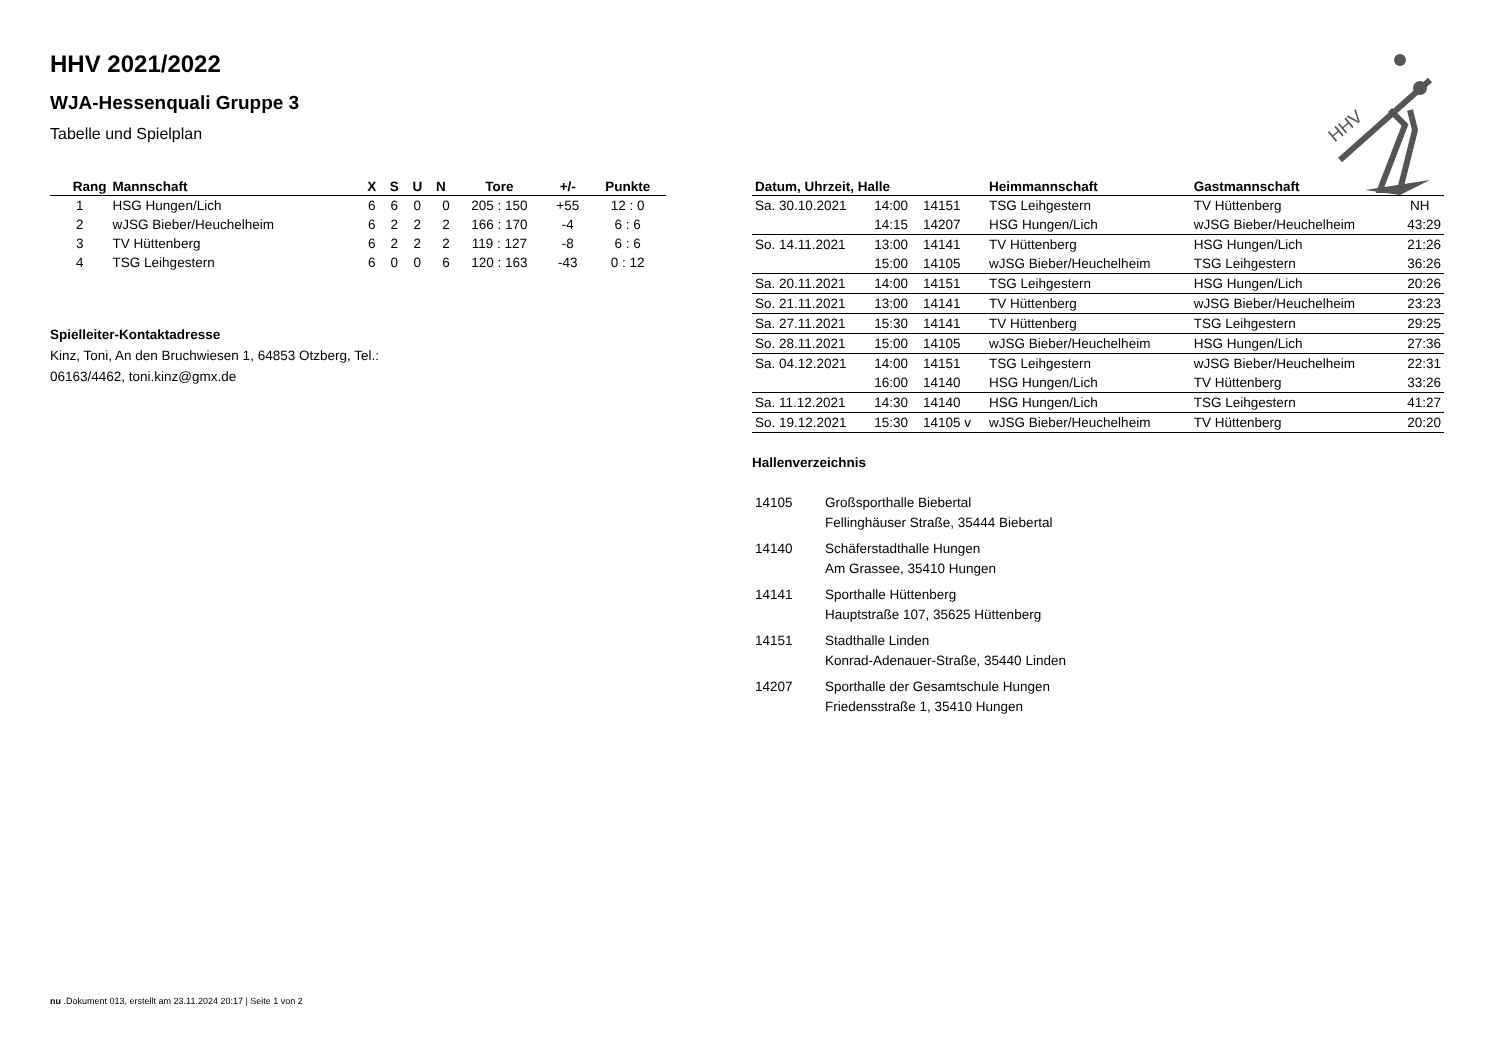HHV 2021/2022
WJA-Hessenquali Gruppe 3
Tabelle und Spielplan
HHV
| Rang | Mannschaft | X | S | U | N | Tore | +/- | Punkte |
| --- | --- | --- | --- | --- | --- | --- | --- | --- |
| 1 | HSG Hungen/Lich | 6 | 6 | 0 | 0 | 205 : 150 | +55 | 12 : 0 |
| 2 | wJSG Bieber/Heuchelheim | 6 | 2 | 2 | 2 | 166 : 170 | -4 | 6 : 6 |
| 3 | TV Hüttenberg | 6 | 2 | 2 | 2 | 119 : 127 | -8 | 6 : 6 |
| 4 | TSG Leihgestern | 6 | 0 | 0 | 6 | 120 : 163 | -43 | 0 : 12 |
Spielleiter-Kontaktadresse
Kinz, Toni, An den Bruchwiesen 1, 64853 Otzberg, Tel.:
06163/4462, toni.kinz@gmx.de
| Datum, Uhrzeit, Halle | | | Heimmannschaft | Gastmannschaft | |
| --- | --- | --- | --- | --- | --- |
| Sa. 30.10.2021 | 14:00 | 14151 | TSG Leihgestern | TV Hüttenberg | NH |
| | 14:15 | 14207 | HSG Hungen/Lich | wJSG Bieber/Heuchelheim | 43:29 |
| So. 14.11.2021 | 13:00 | 14141 | TV Hüttenberg | HSG Hungen/Lich | 21:26 |
| | 15:00 | 14105 | wJSG Bieber/Heuchelheim | TSG Leihgestern | 36:26 |
| Sa. 20.11.2021 | 14:00 | 14151 | TSG Leihgestern | HSG Hungen/Lich | 20:26 |
| So. 21.11.2021 | 13:00 | 14141 | TV Hüttenberg | wJSG Bieber/Heuchelheim | 23:23 |
| Sa. 27.11.2021 | 15:30 | 14141 | TV Hüttenberg | TSG Leihgestern | 29:25 |
| So. 28.11.2021 | 15:00 | 14105 | wJSG Bieber/Heuchelheim | HSG Hungen/Lich | 27:36 |
| Sa. 04.12.2021 | 14:00 | 14151 | TSG Leihgestern | wJSG Bieber/Heuchelheim | 22:31 |
| | 16:00 | 14140 | HSG Hungen/Lich | TV Hüttenberg | 33:26 |
| Sa. 11.12.2021 | 14:30 | 14140 | HSG Hungen/Lich | TSG Leihgestern | 41:27 |
| So. 19.12.2021 | 15:30 | 14105 v | wJSG Bieber/Heuchelheim | TV Hüttenberg | 20:20 |
Hallenverzeichnis
| 14105 | Großsporthalle Biebertal Fellinghäuser Straße, 35444 Biebertal |
| 14140 | Schäferstadthalle Hungen Am Grassee, 35410 Hungen |
| 14141 | Sporthalle Hüttenberg Hauptstraße 107, 35625 Hüttenberg |
| 14151 | Stadthalle Linden Konrad-Adenauer-Straße, 35440 Linden |
| 14207 | Sporthalle der Gesamtschule Hungen Friedensstraße 1, 35410 Hungen |
nu .Dokument 013, erstellt am 23.11.2024 20:17 | Seite 1 von 2